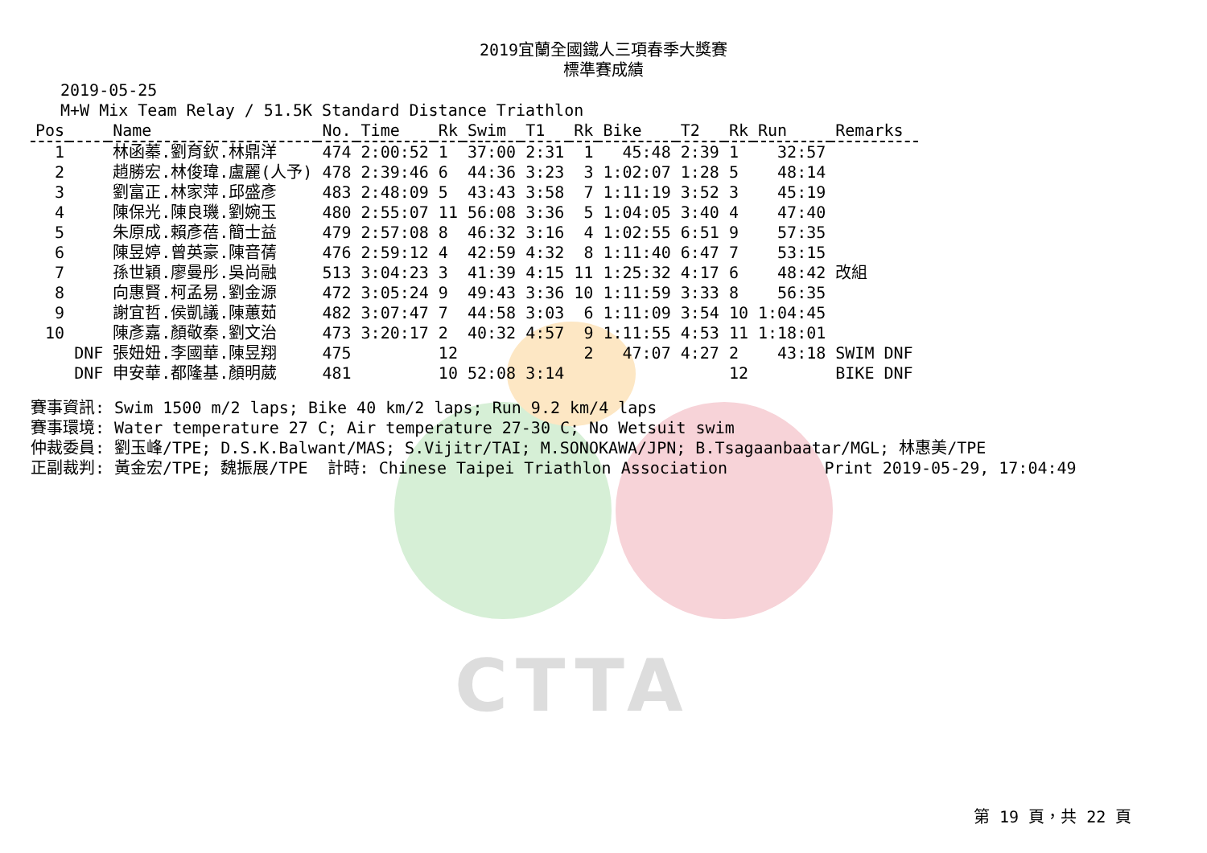2019宜蘭全國鐵人三項春季大獎賽
標準賽成績
2019-05-25
M+W Mix Team Relay / 51.5K Standard Distance Triathlon
| Pos | | Name | No. | Time | Rk | Swim | T1 | Rk | Bike | T2 | Rk | Run | Remarks |
| --- | --- | --- | --- | --- | --- | --- | --- | --- | --- | --- | --- | --- | --- |
| 1 | | 林函蓁.劉育欽.林鼎洋 | 474 | 2:00:52 | 1 | 37:00 | 2:31 | 1 | 45:48 | 2:39 | 1 | 32:57 | |
| 2 | | 趙勝宏.林俊瑋.盧麗(人予) | 478 | 2:39:46 | 6 | 44:36 | 3:23 | 3 | 1:02:07 | 1:28 | 5 | 48:14 | |
| 3 | | 劉富正.林家萍.邱盛彥 | 483 | 2:48:09 | 5 | 43:43 | 3:58 | 7 | 1:11:19 | 3:52 | 3 | 45:19 | |
| 4 | | 陳保光.陳良璣.劉婉玉 | 480 | 2:55:07 | 11 | 56:08 | 3:36 | 5 | 1:04:05 | 3:40 | 4 | 47:40 | |
| 5 | | 朱原成.賴彥蓓.簡士益 | 479 | 2:57:08 | 8 | 46:32 | 3:16 | 4 | 1:02:55 | 6:51 | 9 | 57:35 | |
| 6 | | 陳昱婷.曾英豪.陳音蒨 | 476 | 2:59:12 | 4 | 42:59 | 4:32 | 8 | 1:11:40 | 6:47 | 7 | 53:15 | |
| 7 | | 孫世穎.廖曼彤.吳尚融 | 513 | 3:04:23 | 3 | 41:39 | 4:15 | 11 | 1:25:32 | 4:17 | 6 | 48:42 | 改組 |
| 8 | | 向惠賢.柯孟易.劉金源 | 472 | 3:05:24 | 9 | 49:43 | 3:36 | 10 | 1:11:59 | 3:33 | 8 | 56:35 | |
| 9 | | 謝宜哲.侯凱議.陳蕙茹 | 482 | 3:07:47 | 7 | 44:58 | 3:03 | 6 | 1:11:09 | 3:54 | 10 | 1:04:45 | |
| 10 | | 陳彥嘉.顏敬秦.劉文治 | 473 | 3:20:17 | 2 | 40:32 | 4:57 | 9 | 1:11:55 | 4:53 | 11 | 1:18:01 | |
| | DNF | 張妞妞.李國華.陳昱翔 | 475 | | 12 | | | 2 | 47:07 | 4:27 | 2 | 43:18 | SWIM DNF |
| | DNF | 申安華.都隆基.顏明葳 | 481 | | 10 | 52:08 | 3:14 | | | | 12 | | BIKE DNF |
賽事資訊: Swim 1500 m/2 laps; Bike 40 km/2 laps; Run 9.2 km/4 laps 賽事環境: Water temperature 27 C; Air temperature 27-30 C; No Wetsuit swim 仲裁委員: 劉玉峰/TPE; D.S.K.Balwant/MAS; S.Vijitr/TAI; M.SONOKAWA/JPN; B.Tsagaanbaatar/MGL; 林惠美/TPE 正副裁判: 黃金宏/TPE; 魏振展/TPE 計時: Chinese Taipei Triathlon Association Print 2019-05-29, 17:04:49
CTTA
第 19 頁，共 22 頁